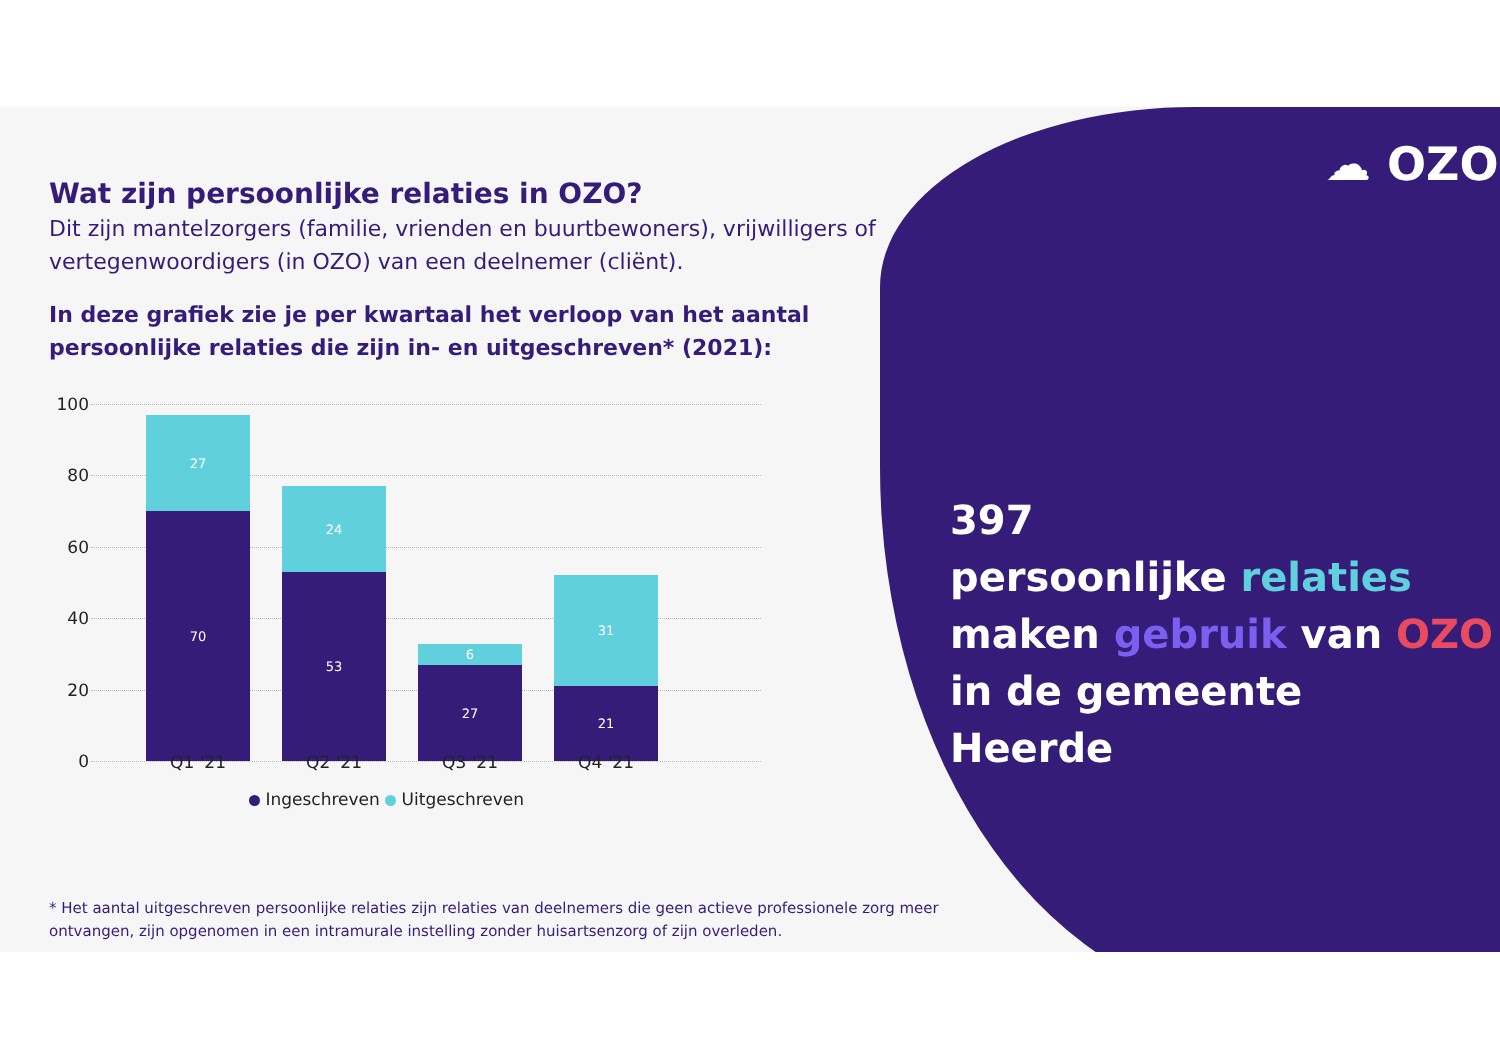☁ OZO
Wat zijn persoonlijke relaties in OZO?
Dit zijn mantelzorgers (familie, vrienden en buurtbewoners), vrijwilligers of vertegenwoordigers (in OZO) van een deelnemer (cliënt).
In deze grafiek zie je per kwartaal het verloop van het aantal persoonlijke relaties die zijn in- en uitgeschreven* (2021):
100
80
60
40
20
0
27
70
24
53
6
27
31
21
Q1 '21 Q2 '21 Q3 '21 Q4 '21
Ingeschreven Uitgeschreven
* Het aantal uitgeschreven persoonlijke relaties zijn relaties van deelnemers die geen actieve professionele zorg meer ontvangen, zijn opgenomen in een intramurale instelling zonder huisartsenzorg of zijn overleden.
397
persoonlijke relaties
maken gebruik van OZO
in de gemeente
Heerde